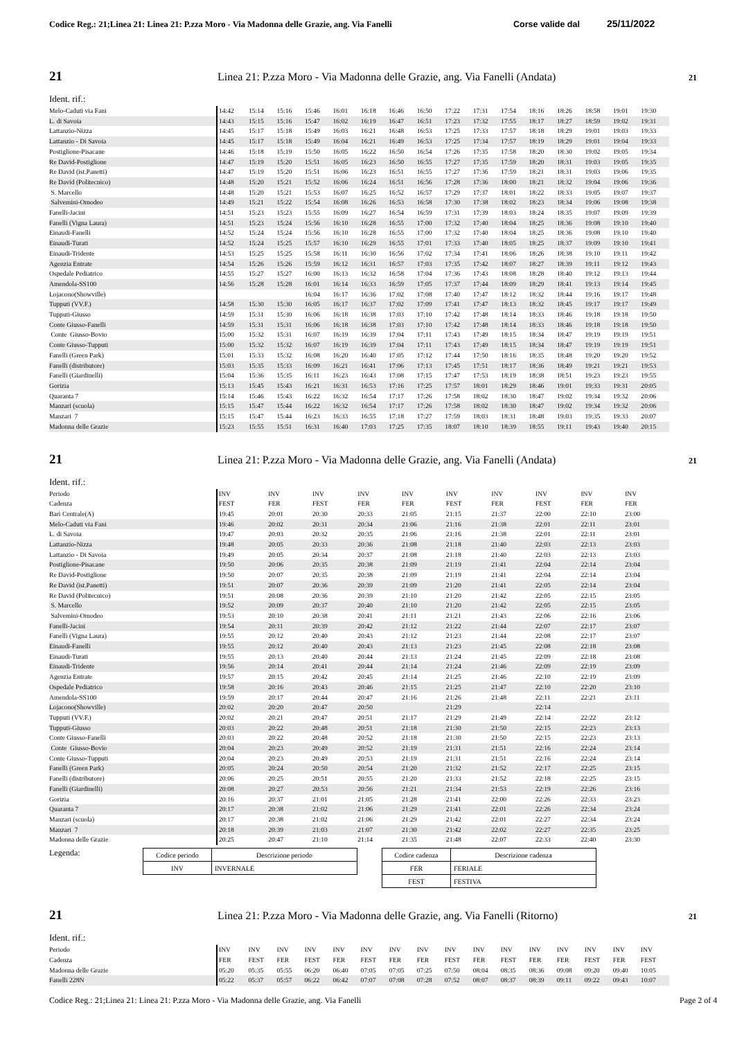Codice Reg.: 21;Linea 21: Linea 21: P.zza Moro - Via Madonna delle Grazie, ang. Via Fanelli
Corse valide dal 25/11/2022
21
Linea 21: P.zza Moro - Via Madonna delle Grazie, ang. Via Fanelli (Andata)
21
Ident. rif.:
| Melo-Caduti via Fani | 14:42 | 15:14 | 15:16 | 15:46 | 16:01 | 16:18 | 16:46 | 16:50 | 17:22 | 17:31 | 17:54 | 18:16 | 18:26 | 18:58 | 19:01 | 19:30 |
| L. di Savoia | 14:43 | 15:15 | 15:16 | 15:47 | 16:02 | 16:19 | 16:47 | 16:51 | 17:23 | 17:32 | 17:55 | 18:17 | 18:27 | 18:59 | 19:02 | 19:31 |
| Lattanzio-Nizza | 14:45 | 15:17 | 15:18 | 15:49 | 16:03 | 16:21 | 16:48 | 16:53 | 17:25 | 17:33 | 17:57 | 18:18 | 18:29 | 19:01 | 19:03 | 19:33 |
| Lattanzio - Di Savoia | 14:45 | 15:17 | 15:18 | 15:49 | 16:04 | 16:21 | 16:49 | 16:53 | 17:25 | 17:34 | 17:57 | 18:19 | 18:29 | 19:01 | 19:04 | 19:33 |
| Postiglione-Pisacane | 14:46 | 15:18 | 15:19 | 15:50 | 16:05 | 16:22 | 16:50 | 16:54 | 17:26 | 17:35 | 17:58 | 18:20 | 18:30 | 19:02 | 19:05 | 19:34 |
| Re David-Postiglione | 14:47 | 15:19 | 15:20 | 15:51 | 16:05 | 16:23 | 16:50 | 16:55 | 17:27 | 17:35 | 17:59 | 18:20 | 18:31 | 19:03 | 19:05 | 19:35 |
| Re David (ist.Panetti) | 14:47 | 15:19 | 15:20 | 15:51 | 16:06 | 16:23 | 16:51 | 16:55 | 17:27 | 17:36 | 17:59 | 18:21 | 18:31 | 19:03 | 19:06 | 19:35 |
| Re David (Politecnico) | 14:48 | 15:20 | 15:21 | 15:52 | 16:06 | 16:24 | 16:51 | 16:56 | 17:28 | 17:36 | 18:00 | 18:21 | 18:32 | 19:04 | 19:06 | 19:36 |
| S. Marcello | 14:48 | 15:20 | 15:21 | 15:53 | 16:07 | 16:25 | 16:52 | 16:57 | 17:29 | 17:37 | 18:01 | 18:22 | 18:33 | 19:05 | 19:07 | 19:37 |
| Salvemini-Omodeo | 14:49 | 15:21 | 15:22 | 15:54 | 16:08 | 16:26 | 16:53 | 16:58 | 17:30 | 17:38 | 18:02 | 18:23 | 18:34 | 19:06 | 19:08 | 19:38 |
| Fanelli-Jacini | 14:51 | 15:23 | 15:23 | 15:55 | 16:09 | 16:27 | 16:54 | 16:59 | 17:31 | 17:39 | 18:03 | 18:24 | 18:35 | 19:07 | 19:09 | 19:39 |
| Fanelli (Vigna Laura) | 14:51 | 15:23 | 15:24 | 15:56 | 16:10 | 16:28 | 16:55 | 17:00 | 17:32 | 17:40 | 18:04 | 18:25 | 18:36 | 19:08 | 19:10 | 19:40 |
| Einaudi-Fanelli | 14:52 | 15:24 | 15:24 | 15:56 | 16:10 | 16:28 | 16:55 | 17:00 | 17:32 | 17:40 | 18:04 | 18:25 | 18:36 | 19:08 | 19:10 | 19:40 |
| Einaudi-Turati | 14:52 | 15:24 | 15:25 | 15:57 | 16:10 | 16:29 | 16:55 | 17:01 | 17:33 | 17:40 | 18:05 | 18:25 | 18:37 | 19:09 | 19:10 | 19:41 |
| Einaudi-Tridente | 14:53 | 15:25 | 15:25 | 15:58 | 16:11 | 16:30 | 16:56 | 17:02 | 17:34 | 17:41 | 18:06 | 18:26 | 18:38 | 19:10 | 19:11 | 19:42 |
| Agenzia Entrate | 14:54 | 15:26 | 15:26 | 15:59 | 16:12 | 16:31 | 16:57 | 17:03 | 17:35 | 17:42 | 18:07 | 18:27 | 18:39 | 19:11 | 19:12 | 19:43 |
| Ospedale Pediatrico | 14:55 | 15:27 | 15:27 | 16:00 | 16:13 | 16:32 | 16:58 | 17:04 | 17:36 | 17:43 | 18:08 | 18:28 | 18:40 | 19:12 | 19:13 | 19:44 |
| Amendola-SS100 | 14:56 | 15:28 | 15:28 | 16:01 | 16:14 | 16:33 | 16:59 | 17:05 | 17:37 | 17:44 | 18:09 | 18:29 | 18:41 | 19:13 | 19:14 | 19:45 |
| Lojacono(Showville) | | | | 16:04 | 16:17 | 16:36 | 17:02 | 17:08 | 17:40 | 17:47 | 18:12 | 18:32 | 18:44 | 19:16 | 19:17 | 19:48 |
| Tupputi (VV.F.) | 14:58 | 15:30 | 15:30 | 16:05 | 16:17 | 16:37 | 17:02 | 17:09 | 17:41 | 17:47 | 18:13 | 18:32 | 18:45 | 19:17 | 19:17 | 19:49 |
| Tupputi-Giusso | 14:59 | 15:31 | 15:30 | 16:06 | 16:18 | 16:38 | 17:03 | 17:10 | 17:42 | 17:48 | 18:14 | 18:33 | 18:46 | 19:18 | 19:18 | 19:50 |
| Conte Giusso-Fanelli | 14:59 | 15:31 | 15:31 | 16:06 | 16:18 | 16:38 | 17:03 | 17:10 | 17:42 | 17:48 | 18:14 | 18:33 | 18:46 | 19:18 | 19:18 | 19:50 |
| Conte Giusso-Bovio | 15:00 | 15:32 | 15:31 | 16:07 | 16:19 | 16:39 | 17:04 | 17:11 | 17:43 | 17:49 | 18:15 | 18:34 | 18:47 | 19:19 | 19:19 | 19:51 |
| Conte Giusso-Tupputi | 15:00 | 15:32 | 15:32 | 16:07 | 16:19 | 16:39 | 17:04 | 17:11 | 17:43 | 17:49 | 18:15 | 18:34 | 18:47 | 19:19 | 19:19 | 19:51 |
| Fanelli (Green Park) | 15:01 | 15:33 | 15:32 | 16:08 | 16:20 | 16:40 | 17:05 | 17:12 | 17:44 | 17:50 | 18:16 | 18:35 | 18:48 | 19:20 | 19:20 | 19:52 |
| Fanelli (distributore) | 15:03 | 15:35 | 15:33 | 16:09 | 16:21 | 16:41 | 17:06 | 17:13 | 17:45 | 17:51 | 18:17 | 18:36 | 18:49 | 19:21 | 19:21 | 19:53 |
| Fanelli (Giardinelli) | 15:04 | 15:36 | 15:35 | 16:11 | 16:23 | 16:43 | 17:08 | 17:15 | 17:47 | 17:53 | 18:19 | 18:38 | 18:51 | 19:23 | 19:23 | 19:55 |
| Gorizia | 15:13 | 15:45 | 15:43 | 16:21 | 16:31 | 16:53 | 17:16 | 17:25 | 17:57 | 18:01 | 18:29 | 18:46 | 19:01 | 19:33 | 19:31 | 20:05 |
| Quaranta 7 | 15:14 | 15:46 | 15:43 | 16:22 | 16:32 | 16:54 | 17:17 | 17:26 | 17:58 | 18:02 | 18:30 | 18:47 | 19:02 | 19:34 | 19:32 | 20:06 |
| Manzari (scuola) | 15:15 | 15:47 | 15:44 | 16:22 | 16:32 | 16:54 | 17:17 | 17:26 | 17:58 | 18:02 | 18:30 | 18:47 | 19:02 | 19:34 | 19:32 | 20:06 |
| Manzari 7 | 15:15 | 15:47 | 15:44 | 16:23 | 16:33 | 16:55 | 17:18 | 17:27 | 17:59 | 18:03 | 18:31 | 18:48 | 19:03 | 19:35 | 19:33 | 20:07 |
| Madonna delle Grazie | 15:23 | 15:55 | 15:51 | 16:31 | 16:40 | 17:03 | 17:25 | 17:35 | 18:07 | 18:10 | 18:39 | 18:55 | 19:11 | 19:43 | 19:40 | 20:15 |
21
Linea 21: P.zza Moro - Via Madonna delle Grazie, ang. Via Fanelli (Andata)
21
Ident. rif.:
| Periodo | INV | INV | INV | INV | INV | INV | INV | INV | INV | INV | | | | | | |
| Cadenza | FEST | FER | FEST | FER | FER | FEST | FER | FEST | FER | FER | | | | | | |
| Bari Centrale(A) | 19:45 | 20:01 | 20:30 | 20:33 | 21:05 | 21:15 | 21:37 | 22:00 | 22:10 | 23:00 | | | | | | |
| Melo-Caduti via Fani | 19:46 | 20:02 | 20:31 | 20:34 | 21:06 | 21:16 | 21:38 | 22:01 | 22:11 | 23:01 | | | | | | |
| L. di Savoia | 19:47 | 20:03 | 20:32 | 20:35 | 21:06 | 21:16 | 21:38 | 22:01 | 22:11 | 23:01 | | | | | | |
| Lattanzio-Nizza | 19:48 | 20:05 | 20:33 | 20:36 | 21:08 | 21:18 | 21:40 | 22:03 | 22:13 | 23:03 | | | | | | |
| Lattanzio - Di Savoia | 19:49 | 20:05 | 20:34 | 20:37 | 21:08 | 21:18 | 21:40 | 22:03 | 22:13 | 23:03 | | | | | | |
| Postiglione-Pisacane | 19:50 | 20:06 | 20:35 | 20:38 | 21:09 | 21:19 | 21:41 | 22:04 | 22:14 | 23:04 | | | | | | |
| Re David-Postiglione | 19:50 | 20:07 | 20:35 | 20:38 | 21:09 | 21:19 | 21:41 | 22:04 | 22:14 | 23:04 | | | | | | |
| Re David (ist.Panetti) | 19:51 | 20:07 | 20:36 | 20:39 | 21:09 | 21:20 | 21:41 | 22:05 | 22:14 | 23:04 | | | | | | |
| Re David (Politecnico) | 19:51 | 20:08 | 20:36 | 20:39 | 21:10 | 21:20 | 21:42 | 22:05 | 22:15 | 23:05 | | | | | | |
| S. Marcello | 19:52 | 20:09 | 20:37 | 20:40 | 21:10 | 21:20 | 21:42 | 22:05 | 22:15 | 23:05 | | | | | | |
| Salvemini-Omodeo | 19:53 | 20:10 | 20:38 | 20:41 | 21:11 | 21:21 | 21:43 | 22:06 | 22:16 | 23:06 | | | | | | |
| Fanelli-Jacini | 19:54 | 20:11 | 20:39 | 20:42 | 21:12 | 21:22 | 21:44 | 22:07 | 22:17 | 23:07 | | | | | | |
| Fanelli (Vigna Laura) | 19:55 | 20:12 | 20:40 | 20:43 | 21:12 | 21:23 | 21:44 | 22:08 | 22:17 | 23:07 | | | | | | |
| Einaudi-Fanelli | 19:55 | 20:12 | 20:40 | 20:43 | 21:13 | 21:23 | 21:45 | 22:08 | 22:18 | 23:08 | | | | | | |
| Einaudi-Turati | 19:55 | 20:13 | 20:40 | 20:44 | 21:13 | 21:24 | 21:45 | 22:09 | 22:18 | 23:08 | | | | | | |
| Einaudi-Tridente | 19:56 | 20:14 | 20:41 | 20:44 | 21:14 | 21:24 | 21:46 | 22:09 | 22:19 | 23:09 | | | | | | |
| Agenzia Entrate | 19:57 | 20:15 | 20:42 | 20:45 | 21:14 | 21:25 | 21:46 | 22:10 | 22:19 | 23:09 | | | | | | |
| Ospedale Pediatrico | 19:58 | 20:16 | 20:43 | 20:46 | 21:15 | 21:25 | 21:47 | 22:10 | 22:20 | 23:10 | | | | | | |
| Amendola-SS100 | 19:59 | 20:17 | 20:44 | 20:47 | 21:16 | 21:26 | 21:48 | 22:11 | 22:21 | 23:11 | | | | | | |
| Lojacono(Showville) | 20:02 | 20:20 | 20:47 | 20:50 | | 21:29 | | 22:14 | | | | | | | | |
| Tupputi (VV.F.) | 20:02 | 20:21 | 20:47 | 20:51 | 21:17 | 21:29 | 21:49 | 22:14 | 22:22 | 23:12 | | | | | | |
| Tupputi-Giusso | 20:03 | 20:22 | 20:48 | 20:51 | 21:18 | 21:30 | 21:50 | 22:15 | 22:23 | 23:13 | | | | | | |
| Conte Giusso-Fanelli | 20:03 | 20:22 | 20:48 | 20:52 | 21:18 | 21:30 | 21:50 | 22:15 | 22:23 | 23:13 | | | | | | |
| Conte Giusso-Bovio | 20:04 | 20:23 | 20:49 | 20:52 | 21:19 | 21:31 | 21:51 | 22:16 | 22:24 | 23:14 | | | | | | |
| Conte Giusso-Tupputi | 20:04 | 20:23 | 20:49 | 20:53 | 21:19 | 21:31 | 21:51 | 22:16 | 22:24 | 23:14 | | | | | | |
| Fanelli (Green Park) | 20:05 | 20:24 | 20:50 | 20:54 | 21:20 | 21:32 | 21:52 | 22:17 | 22:25 | 23:15 | | | | | | |
| Fanelli (distributore) | 20:06 | 20:25 | 20:51 | 20:55 | 21:20 | 21:33 | 21:52 | 22:18 | 22:25 | 23:15 | | | | | | |
| Fanelli (Giardinelli) | 20:08 | 20:27 | 20:53 | 20:56 | 21:21 | 21:34 | 21:53 | 22:19 | 22:26 | 23:16 | | | | | | |
| Gorizia | 20:16 | 20:37 | 21:01 | 21:05 | 21:28 | 21:41 | 22:00 | 22:26 | 22:33 | 23:23 | | | | | | |
| Quaranta 7 | 20:17 | 20:38 | 21:02 | 21:06 | 21:29 | 21:41 | 22:01 | 22:26 | 22:34 | 23:24 | | | | | | |
| Manzari (scuola) | 20:17 | 20:38 | 21:02 | 21:06 | 21:29 | 21:42 | 22:01 | 22:27 | 22:34 | 23:24 | | | | | | |
| Manzari 7 | 20:18 | 20:39 | 21:03 | 21:07 | 21:30 | 21:42 | 22:02 | 22:27 | 22:35 | 23:25 | | | | | | |
| Madonna delle Grazie | 20:25 | 20:47 | 21:10 | 21:14 | 21:35 | 21:48 | 22:07 | 22:33 | 22:40 | 23:30 | | | | | | |
Legenda:
| Codice periodo | Descrizione periodo |
| INV | INVERNALE |
| Codice cadenza | Descrizione cadenza |
| FER | FERIALE |
| FEST | FESTIVA |
21
Linea 21: P.zza Moro - Via Madonna delle Grazie, ang. Via Fanelli (Ritorno)
21
Ident. rif.:
| Periodo | INV | INV | INV | INV | INV | INV | INV | INV | INV | INV | INV | INV | INV | INV | INV | INV |
| Cadenza | FER | FEST | FER | FEST | FER | FEST | FER | FER | FEST | FER | FEST | FER | FER | FEST | FER | FEST |
| Madonna delle Grazie | 05:20 | 05:35 | 05:55 | 06:20 | 06:40 | 07:05 | 07:05 | 07:25 | 07:50 | 08:04 | 08:35 | 08:36 | 09:08 | 09:20 | 09:40 | 10:05 |
| Fanelli 228N | 05:22 | 05:37 | 05:57 | 06:22 | 06:42 | 07:07 | 07:08 | 07:28 | 07:52 | 08:07 | 08:37 | 08:39 | 09:11 | 09:22 | 09:43 | 10:07 |
Codice Reg.: 21;Linea 21: Linea 21: P.zza Moro - Via Madonna delle Grazie, ang. Via Fanelli Page 2 of 4